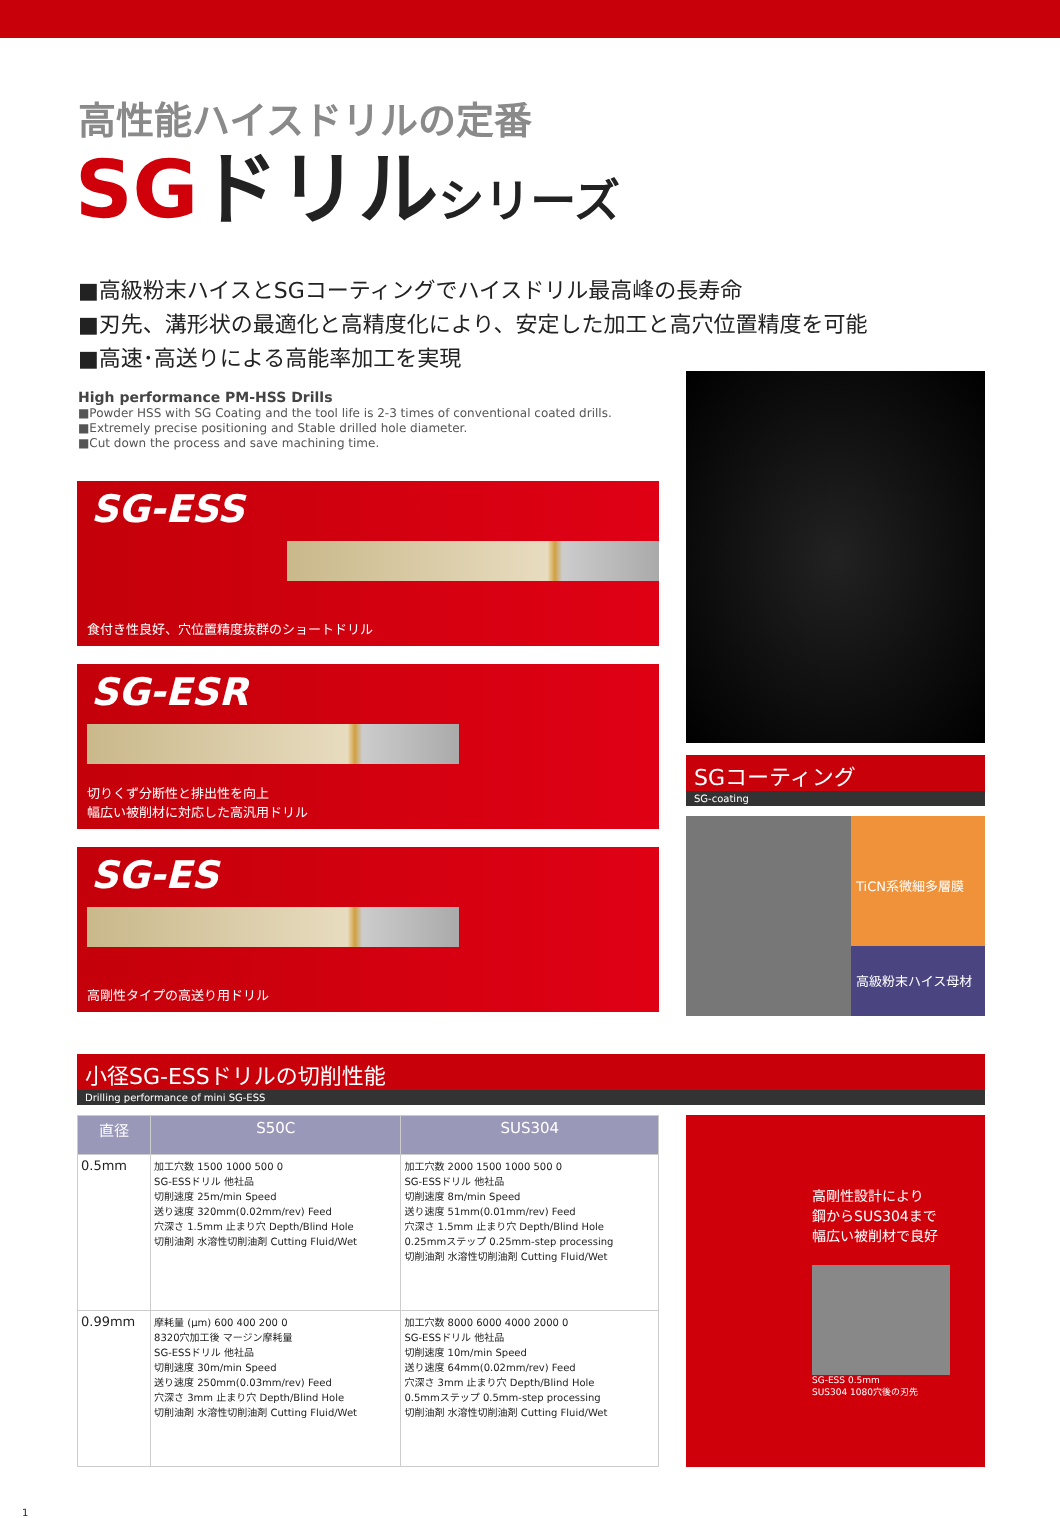高性能ハイスドリルの定番
SGドリルシリーズ
■高級粉末ハイスとSGコーティングでハイスドリル最高峰の長寿命
■刃先、溝形状の最適化と高精度化により、安定した加工と高穴位置精度を可能
■高速･高送りによる高能率加工を実現
High performance PM-HSS Drills
■Powder HSS with SG Coating and the tool life is 2-3 times of conventional coated drills.
■Extremely precise positioning and Stable drilled hole diameter.
■Cut down the process and save machining time.
SG-ESS
食付き性良好、穴位置精度抜群のショートドリル
SG-ESR
切りくず分断性と排出性を向上
幅広い被削材に対応した高汎用ドリル
SG-ES
高剛性タイプの高送り用ドリル
SGコーティング
SG-coating
TiCN系微細多層膜
高級粉末ハイス母材
小径SG-ESSドリルの切削性能
Drilling performance of mini SG-ESS
| 直径 | S50C | SUS304 |
| --- | --- | --- |
| 0.5mm | 加工穴数 1500 1000 500 0 SG-ESSドリル 他社品 切削速度 25m/min Speed 送り速度 320mm(0.02mm/rev) Feed 穴深さ 1.5mm 止まり穴 Depth/Blind Hole 切削油剤 水溶性切削油剤 Cutting Fluid/Wet | 加工穴数 2000 1500 1000 500 0 SG-ESSドリル 他社品 切削速度 8m/min Speed 送り速度 51mm(0.01mm/rev) Feed 穴深さ 1.5mm 止まり穴 Depth/Blind Hole 0.25mmステップ 0.25mm-step processing 切削油剤 水溶性切削油剤 Cutting Fluid/Wet |
| 0.99mm | 摩耗量 (μm) 600 400 200 0 8320穴加工後 マージン摩耗量 SG-ESSドリル 他社品 切削速度 30m/min Speed 送り速度 250mm(0.03mm/rev) Feed 穴深さ 3mm 止まり穴 Depth/Blind Hole 切削油剤 水溶性切削油剤 Cutting Fluid/Wet | 加工穴数 8000 6000 4000 2000 0 SG-ESSドリル 他社品 切削速度 10m/min Speed 送り速度 64mm(0.02mm/rev) Feed 穴深さ 3mm 止まり穴 Depth/Blind Hole 0.5mmステップ 0.5mm-step processing 切削油剤 水溶性切削油剤 Cutting Fluid/Wet |
高剛性設計により
鋼からSUS304まで
幅広い被削材で良好
SG-ESS 0.5mm
SUS304 1080穴後の刃先
1